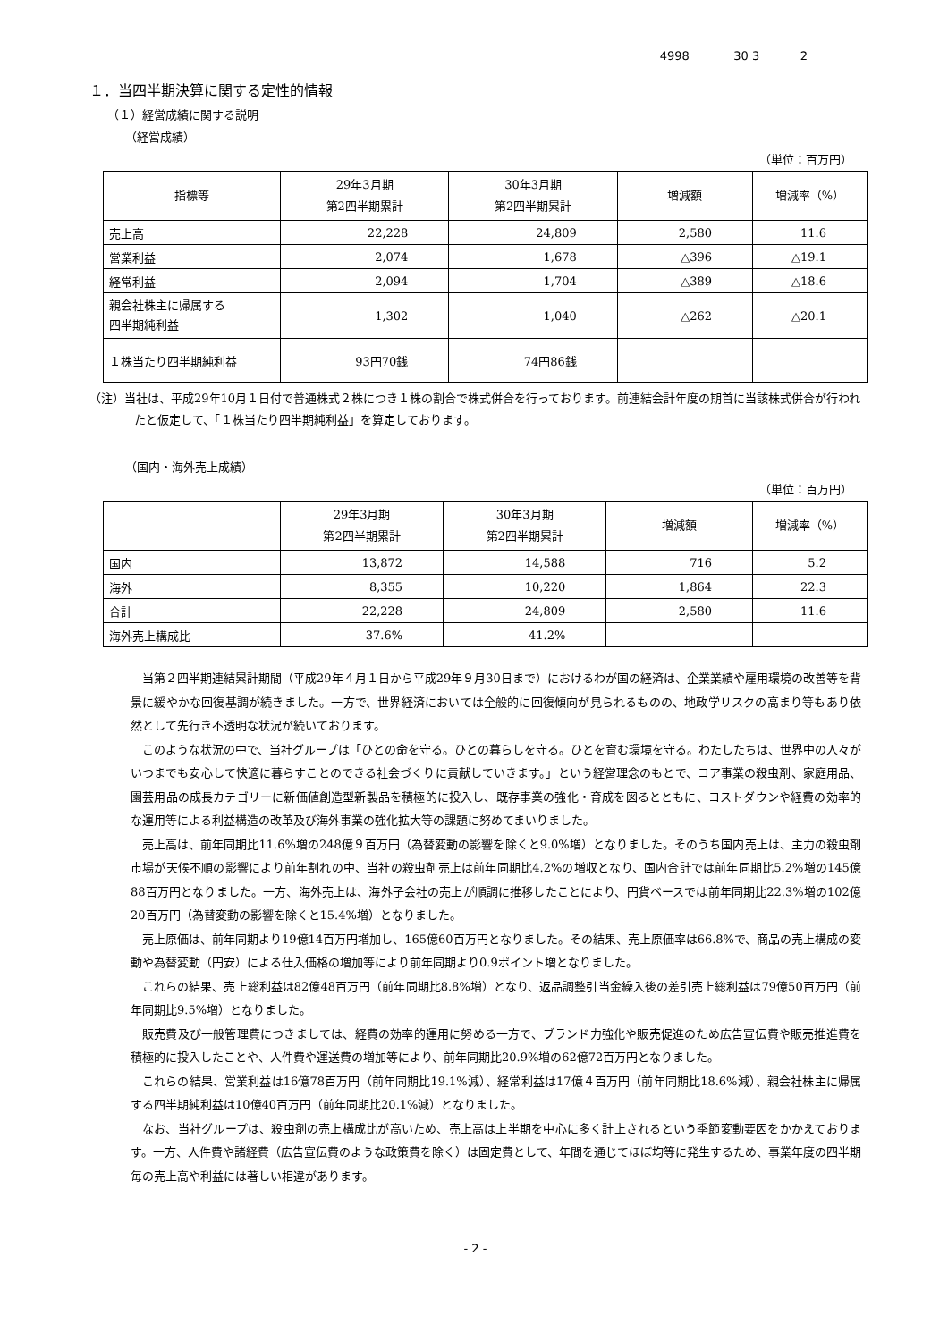4998 30 3 2
１．当四半期決算に関する定性的情報
（１）経営成績に関する説明
（経営成績）
（単位：百万円）
| 指標等 | 29年3月期 第2四半期累計 | 30年3月期 第2四半期累計 | 増減額 | 増減率（%） |
| --- | --- | --- | --- | --- |
| 売上高 | 22,228 | 24,809 | 2,580 | 11.6 |
| 営業利益 | 2,074 | 1,678 | △396 | △19.1 |
| 経常利益 | 2,094 | 1,704 | △389 | △18.6 |
| 親会社株主に帰属する 四半期純利益 | 1,302 | 1,040 | △262 | △20.1 |
| １株当たり四半期純利益 | 93円70銭 | 74円86銭 | | |
（注）当社は、平成29年10月１日付で普通株式２株につき１株の割合で株式併合を行っております。前連結会計年度の期首に当該株式併合が行われたと仮定して、「１株当たり四半期純利益」を算定しております。
（国内・海外売上成績）
（単位：百万円）
| | 29年3月期 第2四半期累計 | 30年3月期 第2四半期累計 | 増減額 | 増減率（%） |
| --- | --- | --- | --- | --- |
| 国内 | 13,872 | 14,588 | 716 | 5.2 |
| 海外 | 8,355 | 10,220 | 1,864 | 22.3 |
| 合計 | 22,228 | 24,809 | 2,580 | 11.6 |
| 海外売上構成比 | 37.6% | 41.2% | | |
当第２四半期連結累計期間（平成29年４月１日から平成29年９月30日まで）におけるわが国の経済は、企業業績や雇用環境の改善等を背景に緩やかな回復基調が続きました。一方で、世界経済においては全般的に回復傾向が見られるものの、地政学リスクの高まり等もあり依然として先行き不透明な状況が続いております。
このような状況の中で、当社グループは「ひとの命を守る。ひとの暮らしを守る。ひとを育む環境を守る。わたしたちは、世界中の人々がいつまでも安心して快適に暮らすことのできる社会づくりに貢献していきます。」という経営理念のもとで、コア事業の殺虫剤、家庭用品、園芸用品の成長カテゴリーに新価値創造型新製品を積極的に投入し、既存事業の強化・育成を図るとともに、コストダウンや経費の効率的な運用等による利益構造の改革及び海外事業の強化拡大等の課題に努めてまいりました。
売上高は、前年同期比11.6%増の248億９百万円（為替変動の影響を除くと9.0%増）となりました。そのうち国内売上は、主力の殺虫剤市場が天候不順の影響により前年割れの中、当社の殺虫剤売上は前年同期比4.2%の増収となり、国内合計では前年同期比5.2%増の145億88百万円となりました。一方、海外売上は、海外子会社の売上が順調に推移したことにより、円貨ベースでは前年同期比22.3%増の102億20百万円（為替変動の影響を除くと15.4%増）となりました。
売上原価は、前年同期より19億14百万円増加し、165億60百万円となりました。その結果、売上原価率は66.8%で、商品の売上構成の変動や為替変動（円安）による仕入価格の増加等により前年同期より0.9ポイント増となりました。
これらの結果、売上総利益は82億48百万円（前年同期比8.8%増）となり、返品調整引当金繰入後の差引売上総利益は79億50百万円（前年同期比9.5%増）となりました。
販売費及び一般管理費につきましては、経費の効率的運用に努める一方で、ブランド力強化や販売促進のため広告宣伝費や販売推進費を積極的に投入したことや、人件費や運送費の増加等により、前年同期比20.9%増の62億72百万円となりました。
これらの結果、営業利益は16億78百万円（前年同期比19.1%減）、経常利益は17億４百万円（前年同期比18.6%減）、親会社株主に帰属する四半期純利益は10億40百万円（前年同期比20.1%減）となりました。
なお、当社グループは、殺虫剤の売上構成比が高いため、売上高は上半期を中心に多く計上されるという季節変動要因をかかえております。一方、人件費や諸経費（広告宣伝費のような政策費を除く）は固定費として、年間を通じてほぼ均等に発生するため、事業年度の四半期毎の売上高や利益には著しい相違があります。
- 2 -